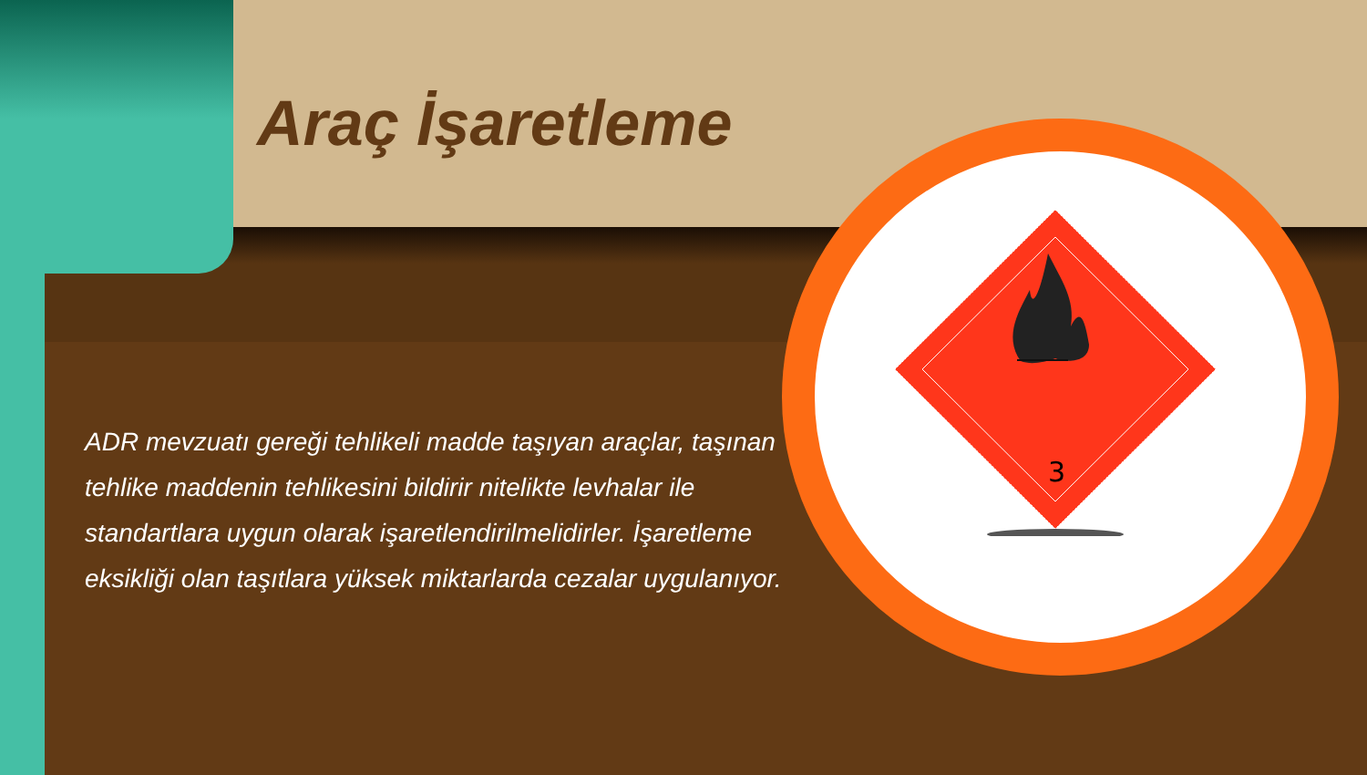Araç İşaretleme
ADR mevzuatı gereği tehlikeli madde taşıyan araçlar, taşınan tehlike maddenin tehlikesini bildirir nitelikte levhalar ile standartlara uygun olarak işaretlendirilmelidirler. İşaretleme eksikliği olan taşıtlara yüksek miktarlarda cezalar uygulanıyor.
3